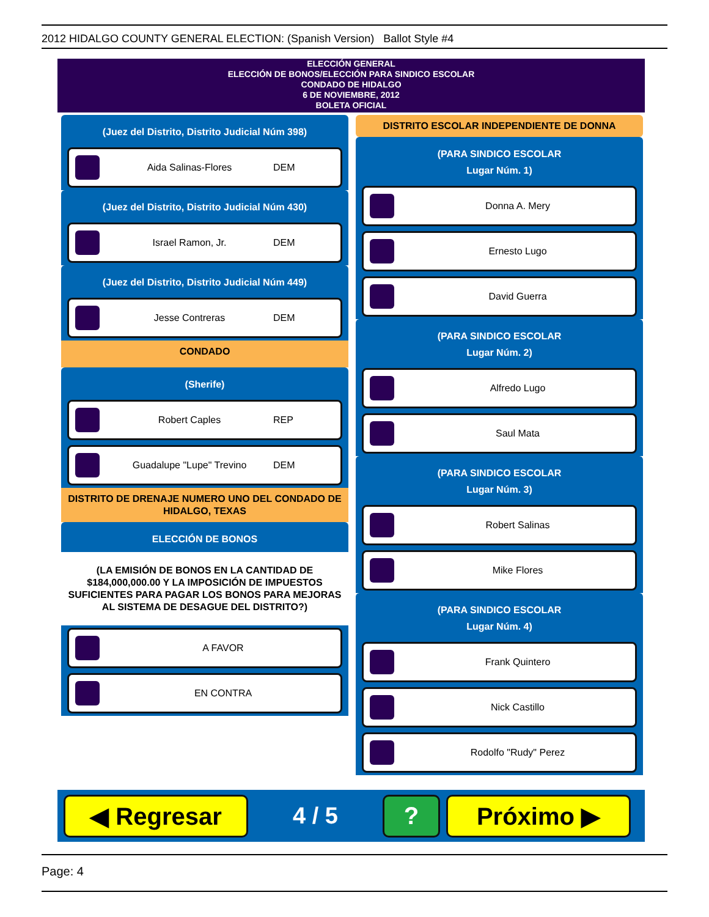2012 HIDALGO COUNTY GENERAL ELECTION: (Spanish Version) Ballot Style #4
ELECCIÓN GENERAL
ELECCIÓN DE BONOS/ELECCIÓN PARA SINDICO ESCOLAR
CONDADO DE HIDALGO
6 DE NOVIEMBRE, 2012
BOLETA OFICIAL
(Juez del Distrito, Distrito Judicial Núm 398)
Aida Salinas-Flores DEM
(Juez del Distrito, Distrito Judicial Núm 430)
Israel Ramon, Jr. DEM
(Juez del Distrito, Distrito Judicial Núm 449)
Jesse Contreras DEM
CONDADO
(Sherife)
Robert Caples REP
Guadalupe "Lupe" Trevino DEM
DISTRITO DE DRENAJE NUMERO UNO DEL CONDADO DE HIDALGO, TEXAS
ELECCIÓN DE BONOS
(LA EMISIÓN DE BONOS EN LA CANTIDAD DE $184,000,000.00 Y LA IMPOSICIÓN DE IMPUESTOS SUFICIENTES PARA PAGAR LOS BONOS PARA MEJORAS AL SISTEMA DE DESAGUE DEL DISTRITO?)
A FAVOR
EN CONTRA
DISTRITO ESCOLAR INDEPENDIENTE DE DONNA
(PARA SINDICO ESCOLAR
Lugar Núm. 1)
Donna A. Mery
Ernesto Lugo
David Guerra
(PARA SINDICO ESCOLAR
Lugar Núm. 2)
Alfredo Lugo
Saul Mata
(PARA SINDICO ESCOLAR
Lugar Núm. 3)
Robert Salinas
Mike Flores
(PARA SINDICO ESCOLAR
Lugar Núm. 4)
Frank Quintero
Nick Castillo
Rodolfo "Rudy" Perez
◀ Regresar
4 / 5
? Próximo ▶
Page: 4